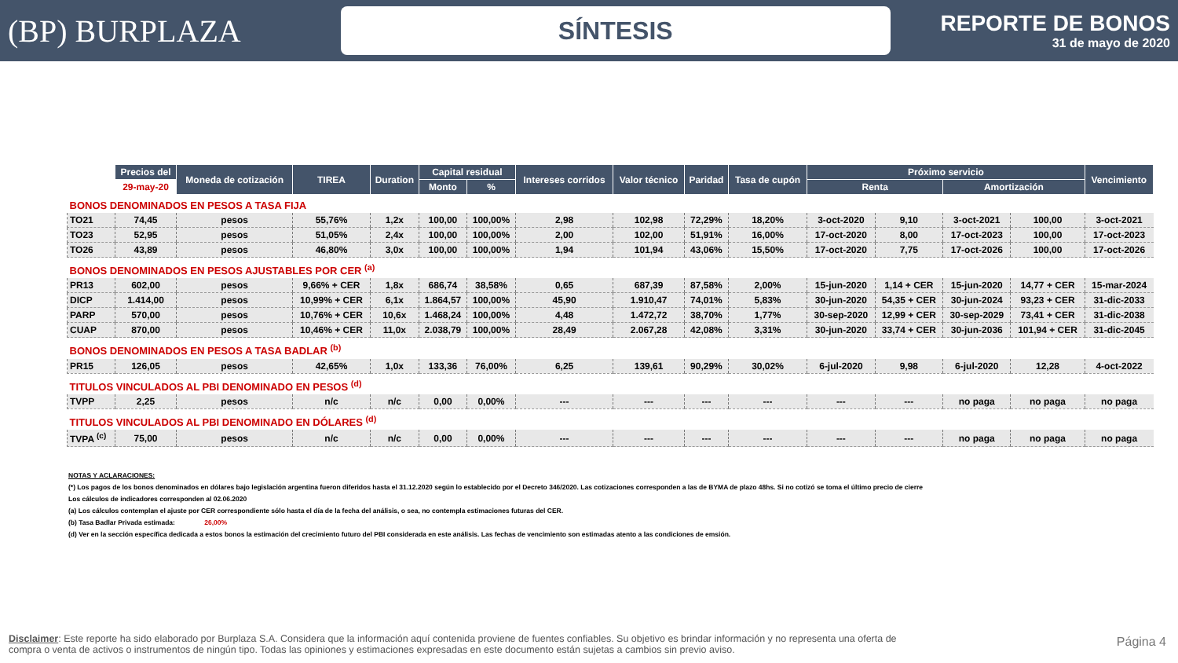(BP) BURPLAZA
SÍNTESIS
REPORTE DE BONOS
31 de mayo de 2020
| | Precios del | Moneda de cotización | TIREA | Duration | Capital residual | | Intereses corridos | Valor técnico | Paridad | Tasa de cupón | Próximo servicio | | | | Vencimiento |
| --- | --- | --- | --- | --- | --- | --- | --- | --- | --- | --- | --- | --- | --- | --- | --- |
| | 29-may-20 | | | | Monto | % | | | | | Renta | | Amortización | | |
| BONOS DENOMINADOS EN PESOS A TASA FIJA | | | | | | | | | | | | | | | |
| TO21 | 74,45 | pesos | 55,76% | 1,2x | 100,00 | 100,00% | 2,98 | 102,98 | 72,29% | 18,20% | 3-oct-2020 | 9,10 | 3-oct-2021 | 100,00 | 3-oct-2021 |
| TO23 | 52,95 | pesos | 51,05% | 2,4x | 100,00 | 100,00% | 2,00 | 102,00 | 51,91% | 16,00% | 17-oct-2020 | 8,00 | 17-oct-2023 | 100,00 | 17-oct-2023 |
| TO26 | 43,89 | pesos | 46,80% | 3,0x | 100,00 | 100,00% | 1,94 | 101,94 | 43,06% | 15,50% | 17-oct-2020 | 7,75 | 17-oct-2026 | 100,00 | 17-oct-2026 |
| BONOS DENOMINADOS EN PESOS AJUSTABLES POR CER <sup>(a)</sup> | | | | | | | | | | | | | | | |
| PR13 | 602,00 | pesos | 9,66% + CER | 1,8x | 686,74 | 38,58% | 0,65 | 687,39 | 87,58% | 2,00% | 15-jun-2020 | 1,14 + CER | 15-jun-2020 | 14,77 + CER | 15-mar-2024 |
| DICP | 1.414,00 | pesos | 10,99% + CER | 6,1x | 1.864,57 | 100,00% | 45,90 | 1.910,47 | 74,01% | 5,83% | 30-jun-2020 | 54,35 + CER | 30-jun-2024 | 93,23 + CER | 31-dic-2033 |
| PARP | 570,00 | pesos | 10,76% + CER | 10,6x | 1.468,24 | 100,00% | 4,48 | 1.472,72 | 38,70% | 1,77% | 30-sep-2020 | 12,99 + CER | 30-sep-2029 | 73,41 + CER | 31-dic-2038 |
| CUAP | 870,00 | pesos | 10,46% + CER | 11,0x | 2.038,79 | 100,00% | 28,49 | 2.067,28 | 42,08% | 3,31% | 30-jun-2020 | 33,74 + CER | 30-jun-2036 | 101,94 + CER | 31-dic-2045 |
| BONOS DENOMINADOS EN PESOS A TASA BADLAR <sup>(b)</sup> | | | | | | | | | | | | | | | |
| PR15 | 126,05 | pesos | 42,65% | 1,0x | 133,36 | 76,00% | 6,25 | 139,61 | 90,29% | 30,02% | 6-jul-2020 | 9,98 | 6-jul-2020 | 12,28 | 4-oct-2022 |
| TITULOS VINCULADOS AL PBI DENOMINADO EN PESOS <sup>(d)</sup> | | | | | | | | | | | | | | | |
| TVPP | 2,25 | pesos | n/c | n/c | 0,00 | 0,00% | --- | --- | --- | --- | --- | --- | no paga | no paga | no paga |
| TITULOS VINCULADOS AL PBI DENOMINADO EN DÓLARES <sup>(d)</sup> | | | | | | | | | | | | | | | |
| TVPA <sup>(c)</sup> | 75,00 | pesos | n/c | n/c | 0,00 | 0,00% | --- | --- | --- | --- | --- | --- | no paga | no paga | no paga |
NOTAS Y ACLARACIONES:
(*) Los pagos de los bonos denominados en dólares bajo legislación argentina fueron diferidos hasta el 31.12.2020 según lo establecido por el Decreto 346/2020. Las cotizaciones corresponden a las de BYMA de plazo 48hs. Si no cotizó se toma el último precio de cierre
Los cálculos de indicadores corresponden al 02.06.2020
(a) Los cálculos contemplan el ajuste por CER correspondiente sólo hasta el día de la fecha del análisis, o sea, no contempla estimaciones futuras del CER.
(b) Tasa Badlar Privada estimada: 26,00%
(d) Ver en la sección específica dedicada a estos bonos la estimación del crecimiento futuro del PBI considerada en este análisis. Las fechas de vencimiento son estimadas atento a las condiciones de emsión.
Disclaimer: Este reporte ha sido elaborado por Burplaza S.A. Considera que la información aquí contenida proviene de fuentes confiables. Su objetivo es brindar información y no representa una oferta de compra o venta de activos o instrumentos de ningún tipo. Todas las opiniones y estimaciones expresadas en este documento están sujetas a cambios sin previo aviso.
Página 4